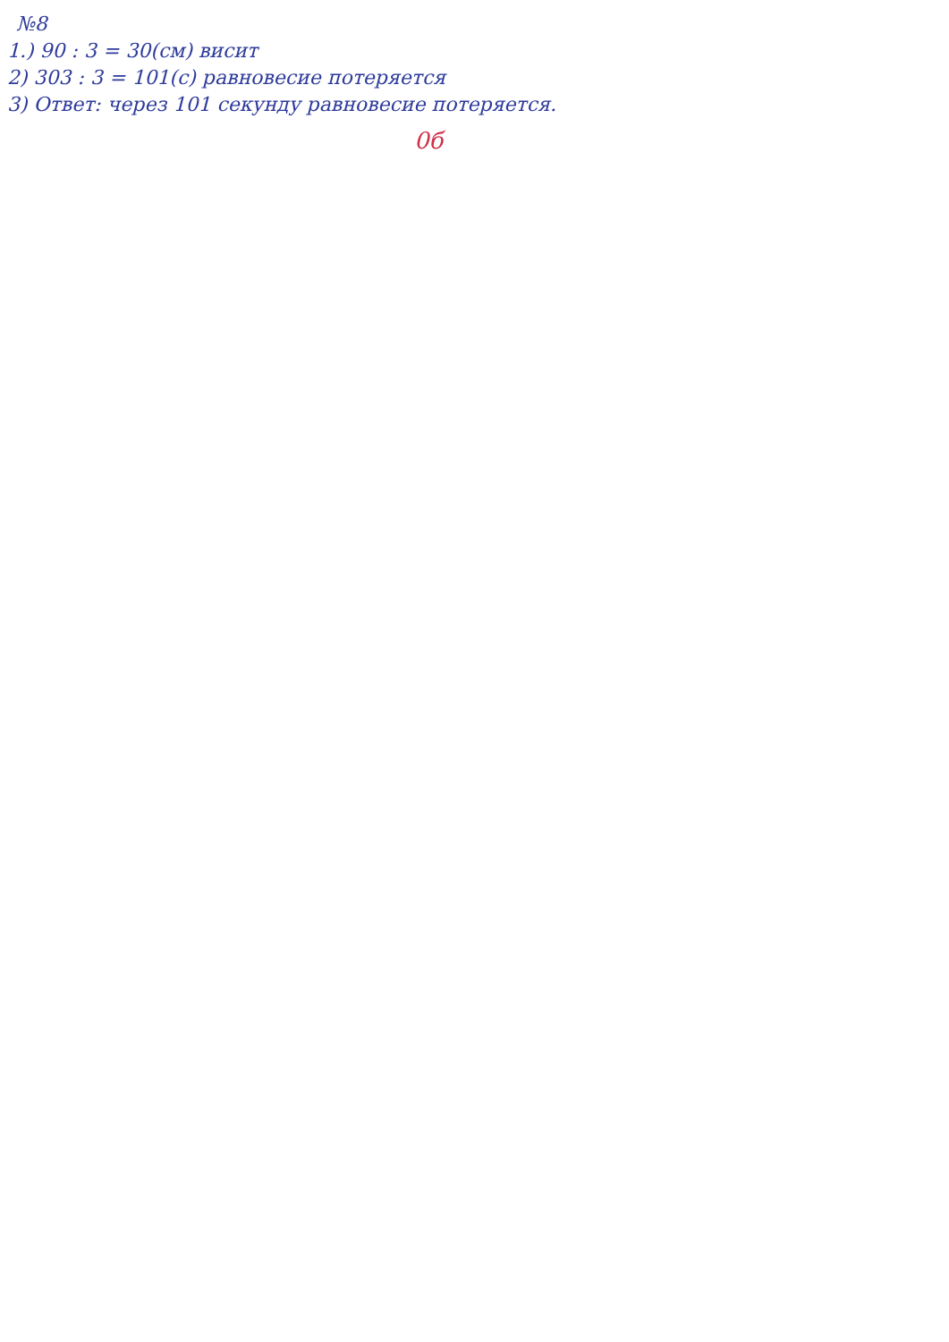№8
1.) 90 : 3 = 30(см) висит
2) 303 : 3 = 101(с) равновесие потеряется
3) Ответ: через 101 секунду равновесие потеряется.
0б